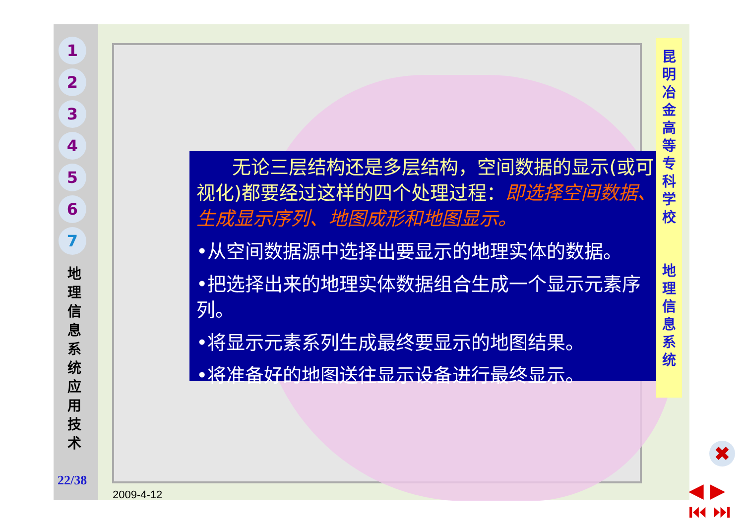1
2
3
4
5
6
7
地 理 信 息 系 统 应 用 技 术
22/38
无论三层结构还是多层结构，空间数据的显示(或可视化)都要经过这样的四个处理过程：即选择空间数据、生成显示序列、地图成形和地图显示。
•从空间数据源中选择出要显示的地理实体的数据。
•把选择出来的地理实体数据组合生成一个显示元素序列。
•将显示元素系列生成最终要显示的地图结果。
•将准备好的地图送往显示设备进行最终显示。
昆
明
冶
金
高
等
专
科
学
校
地
理
信
息
系
统
✖
◀ ▶
⏮ ⏭
2009-4-12